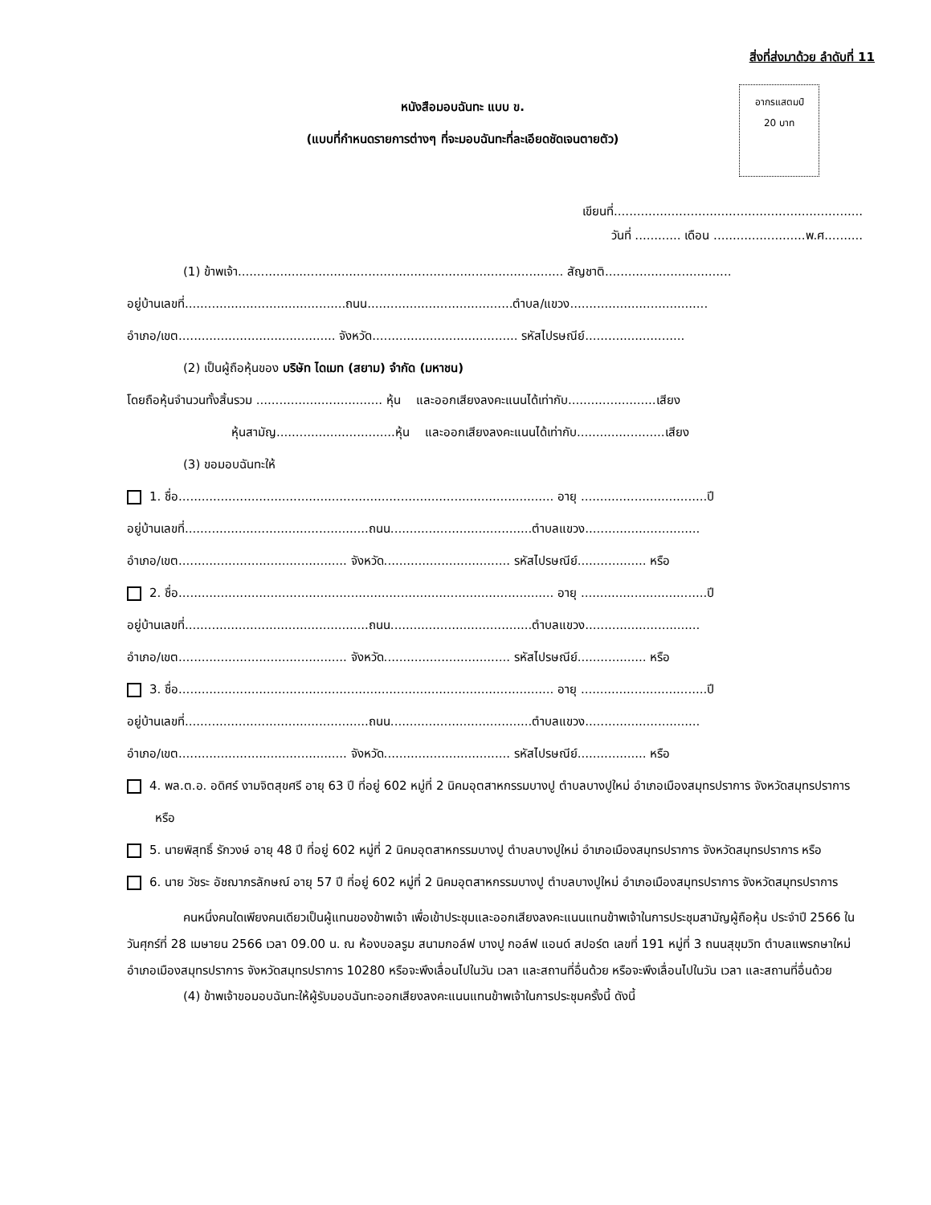สิ่งที่ส่งมาด้วย ลำดับที่ 11
อากรแสตมป์
20 บาท
หนังสือมอบฉันทะ แบบ ข.
(แบบที่กำหนดรายการต่างๆ ที่จะมอบฉันทะที่ละเอียดชัดเจนตายตัว)
เขียนที่.................................................................
วันที่ ............ เดือน ........................พ.ศ..........
(1) ข้าพเจ้า..................................................................................... สัญชาติ.................................
อยู่บ้านเลขที่..........................................ถนน......................................ตำบล/แขวง....................................
อำเภอ/เขต......................................... จังหวัด...................................... รหัสไปรษณีย์..........................
(2) เป็นผู้ถือหุ้นของ บริษัท ไดเมท (สยาม) จำกัด (มหาชน)
โดยถือหุ้นจำนวนทั้งสิ้นรวม ................................. หุ้น และออกเสียงลงคะแนนได้เท่ากับ.......................เสียง
หุ้นสามัญ...............................หุ้น และออกเสียงลงคะแนนได้เท่ากับ.......................เสียง
(3) ขอมอบฉันทะให้
1. ชื่อ.................................................................................................. อายุ .................................ปี
อยู่บ้านเลขที่................................................ถนน.....................................ตำบลแขวง..............................
อำเภอ/เขต............................................ จังหวัด................................. รหัสไปรษณีย์.................. หรือ
2. ชื่อ.................................................................................................. อายุ .................................ปี
อยู่บ้านเลขที่................................................ถนน.....................................ตำบลแขวง..............................
อำเภอ/เขต............................................ จังหวัด................................. รหัสไปรษณีย์.................. หรือ
3. ชื่อ.................................................................................................. อายุ .................................ปี
อยู่บ้านเลขที่................................................ถนน.....................................ตำบลแขวง..............................
อำเภอ/เขต............................................ จังหวัด................................. รหัสไปรษณีย์.................. หรือ
4. พล.ต.อ. อดิศร์ งามจิตสุขศรี อายุ 63 ปี ที่อยู่ 602 หมู่ที่ 2 นิคมอุตสาหกรรมบางปู ตำบลบางปูใหม่ อำเภอเมืองสมุทรปราการ จังหวัดสมุทรปราการ หรือ
5. นายพิสุทธิ์ รักวงษ์ อายุ 48 ปี ที่อยู่ 602 หมู่ที่ 2 นิคมอุตสาหกรรมบางปู ตำบลบางปูใหม่ อำเภอเมืองสมุทรปราการ จังหวัดสมุทรปราการ หรือ
6. นาย วัชระ อัชฌาภรลักษณ์ อายุ 57 ปี ที่อยู่ 602 หมู่ที่ 2 นิคมอุตสาหกรรมบางปู ตำบลบางปูใหม่ อำเภอเมืองสมุทรปราการ จังหวัดสมุทรปราการ
คนหนึ่งคนใดเพียงคนเดียวเป็นผู้แทนของข้าพเจ้า เพื่อเข้าประชุมและออกเสียงลงคะแนนแทนข้าพเจ้าในการประชุมสามัญผู้ถือหุ้น ประจำปี 2566 ในวันศุกร์ที่ 28 เมษายน 2566 เวลา 09.00 น. ณ ห้องบอลรูม สนามกอล์ฟ บางปู กอล์ฟ แอนด์ สปอร์ต เลขที่ 191 หมู่ที่ 3 ถนนสุขุมวิท ตำบลแพรกษาใหม่ อำเภอเมืองสมุทรปราการ จังหวัดสมุทรปราการ 10280 หรือจะพึงเลื่อนไปในวัน เวลา และสถานที่อื่นด้วย หรือจะพึงเลื่อนไปในวัน เวลา และสถานที่อื่นด้วย
(4) ข้าพเจ้าขอมอบฉันทะให้ผู้รับมอบฉันทะออกเสียงลงคะแนนแทนข้าพเจ้าในการประชุมครั้งนี้ ดังนี้